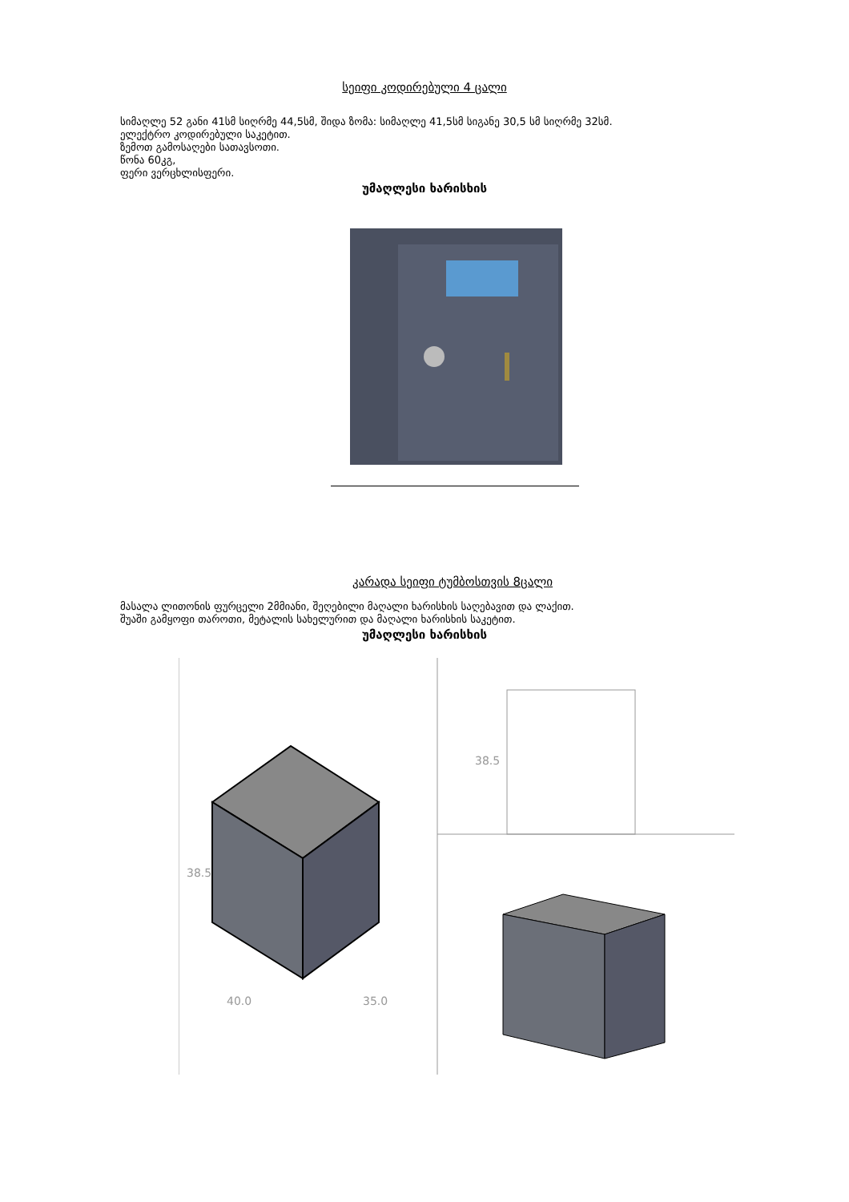სეიფი კოდირებული 4 ცალი
სიმაღლე 52 განი 41სმ სიღრმე 44,5სმ, შიდა ზომა: სიმაღლე 41,5სმ სიგანე 30,5 სმ სიღრმე 32სმ.
ელექტრო კოდირებული საკეტით.
ზემოთ გამოსაღები სათავსოთი.
წონა 60კგ,
ფერი ვერცხლისფერი.
უმაღლესი ხარისხის
კარადა სეიფი ტუმბოსთვის 8ცალი
მასალა ლითონის ფურცელი 2მმიანი, შეღებილი მაღალი ხარისხის საღებავით და ლაქით.
შუაში გამყოფი თაროთი, მეტალის სახელურით და მაღალი ხარისხის საკეტით.
უმაღლესი ხარისხის
38.5
40.0 35.0
38.5